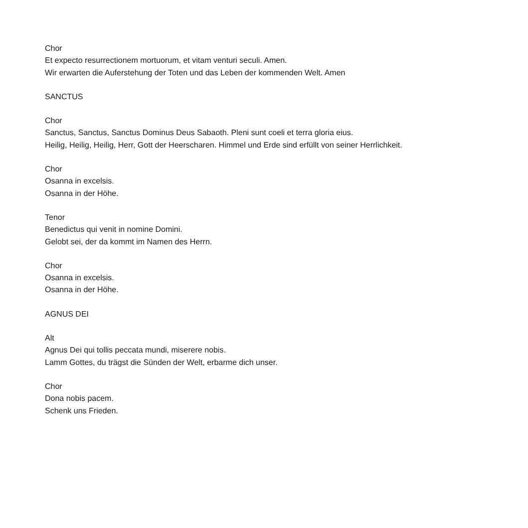Chor
Et expecto resurrectionem mortuorum, et vitam venturi seculi. Amen.
Wir erwarten die Auferstehung der Toten und das Leben der kommenden Welt. Amen
SANCTUS
Chor
Sanctus, Sanctus, Sanctus Dominus Deus Sabaoth. Pleni sunt coeli et terra gloria eius.
Heilig, Heilig, Heilig, Herr, Gott der Heerscharen. Himmel und Erde sind erfüllt von seiner Herrlichkeit.
Chor
Osanna in excelsis.
Osanna in der Höhe.
Tenor
Benedictus qui venit in nomine Domini.
Gelobt sei, der da kommt im Namen des Herrn.
Chor
Osanna in excelsis.
Osanna in der Höhe.
AGNUS DEI
Alt
Agnus Dei qui tollis peccata mundi, miserere nobis.
Lamm Gottes, du trägst die Sünden der Welt, erbarme dich unser.
Chor
Dona nobis pacem.
Schenk uns Frieden.